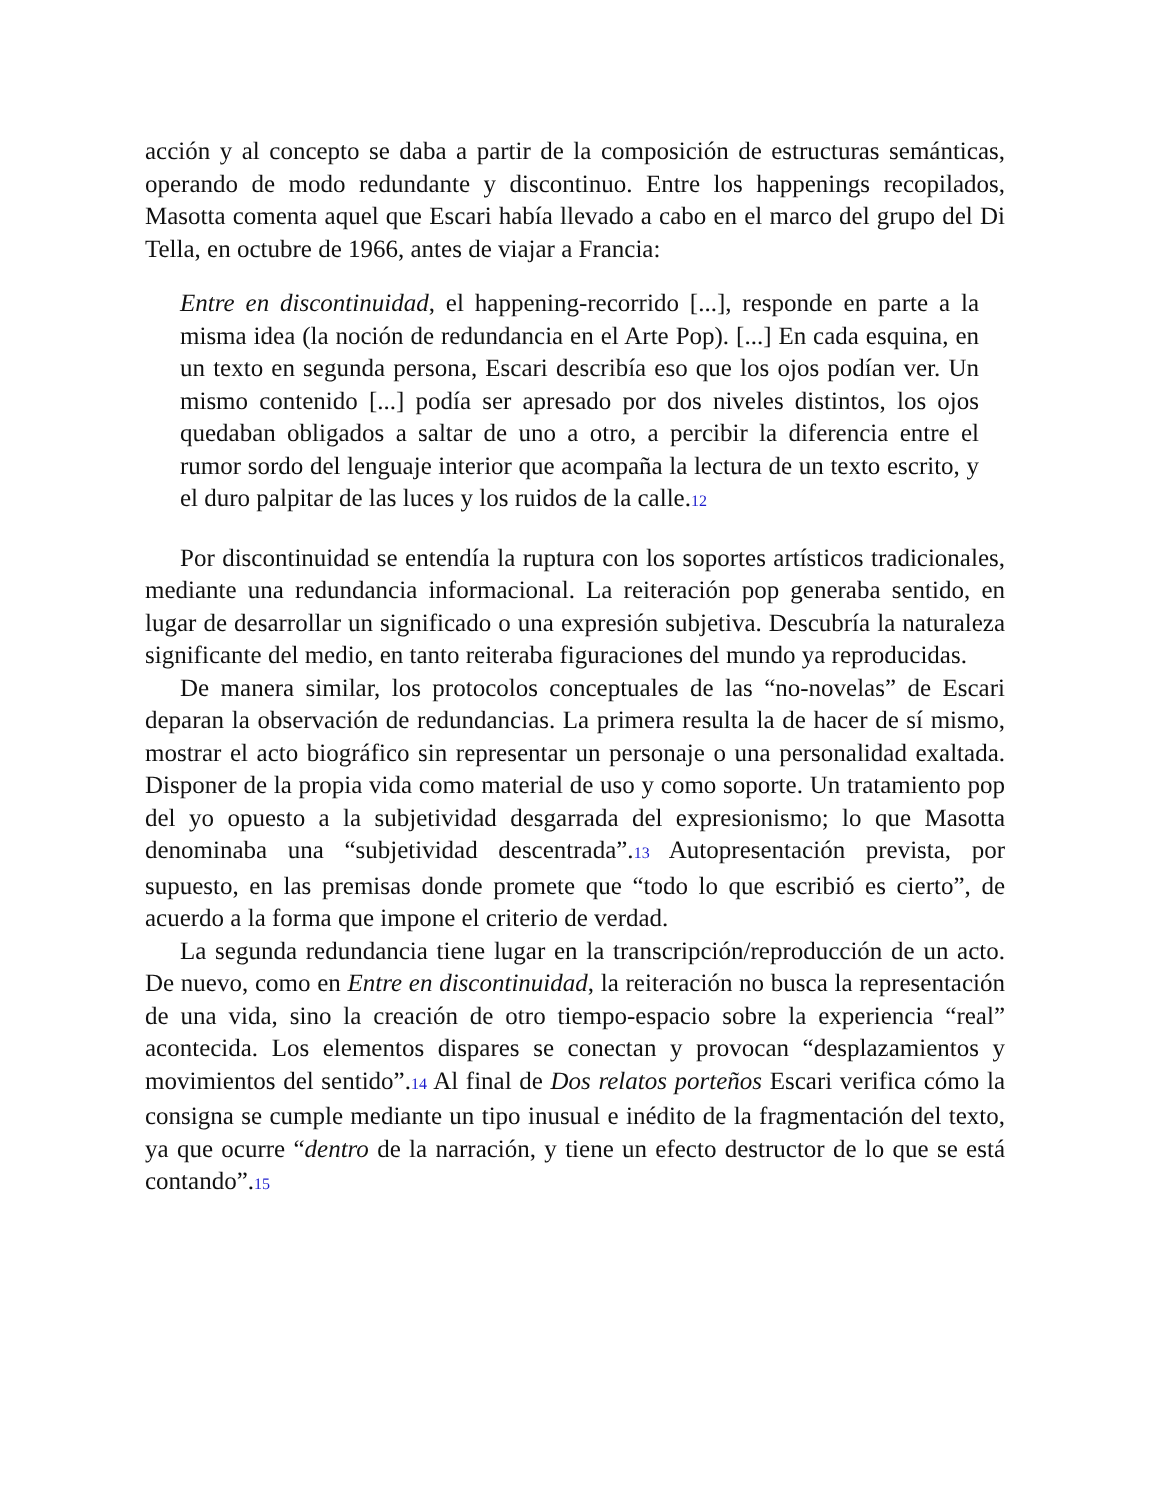acción y al concepto se daba a partir de la composición de estructuras semánticas, operando de modo redundante y discontinuo. Entre los happenings recopilados, Masotta comenta aquel que Escari había llevado a cabo en el marco del grupo del Di Tella, en octubre de 1966, antes de viajar a Francia:
Entre en discontinuidad, el happening-recorrido [...], responde en parte a la misma idea (la noción de redundancia en el Arte Pop). [...] En cada esquina, en un texto en segunda persona, Escari describía eso que los ojos podían ver. Un mismo contenido [...] podía ser apresado por dos niveles distintos, los ojos quedaban obligados a saltar de uno a otro, a percibir la diferencia entre el rumor sordo del lenguaje interior que acompaña la lectura de un texto escrito, y el duro palpitar de las luces y los ruidos de la calle.12
Por discontinuidad se entendía la ruptura con los soportes artísticos tradicionales, mediante una redundancia informacional. La reiteración pop generaba sentido, en lugar de desarrollar un significado o una expresión subjetiva. Descubría la naturaleza significante del medio, en tanto reiteraba figuraciones del mundo ya reproducidas.
De manera similar, los protocolos conceptuales de las “no-novelas” de Escari deparan la observación de redundancias. La primera resulta la de hacer de sí mismo, mostrar el acto biográfico sin representar un personaje o una personalidad exaltada. Disponer de la propia vida como material de uso y como soporte. Un tratamiento pop del yo opuesto a la subjetividad desgarrada del expresionismo; lo que Masotta denominaba una “subjetividad descentrada”.13 Autopresentación prevista, por supuesto, en las premisas donde promete que “todo lo que escribió es cierto”, de acuerdo a la forma que impone el criterio de verdad.
La segunda redundancia tiene lugar en la transcripción/reproducción de un acto. De nuevo, como en Entre en discontinuidad, la reiteración no busca la representación de una vida, sino la creación de otro tiempo-espacio sobre la experiencia “real” acontecida. Los elementos dispares se conectan y provocan “desplazamientos y movimientos del sentido”.14 Al final de Dos relatos porteños Escari verifica cómo la consigna se cumple mediante un tipo inusual e inédito de la fragmentación del texto, ya que ocurre “dentro de la narración, y tiene un efecto destructor de lo que se está contando”.15